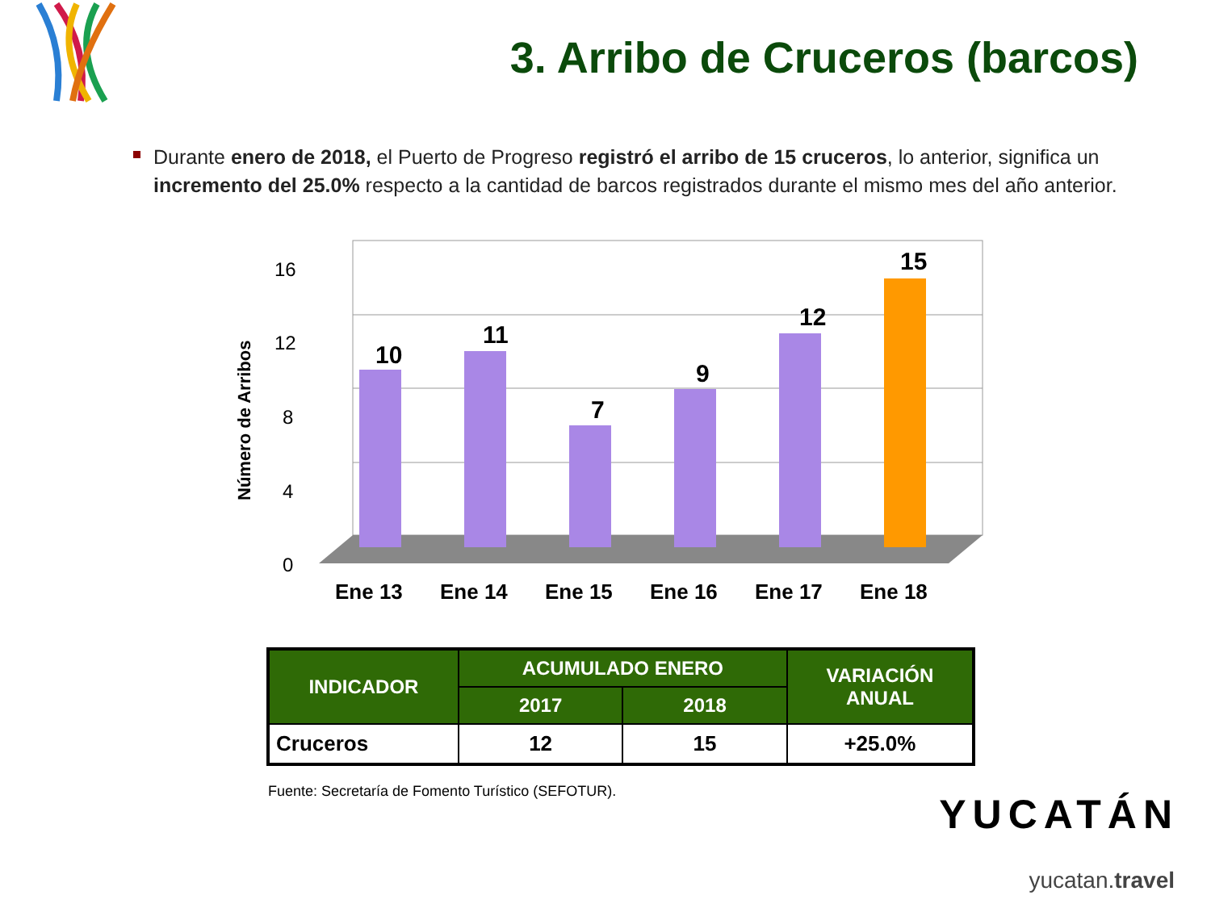3. Arribo de Cruceros (barcos)
Durante enero de 2018, el Puerto de Progreso registró el arribo de 15 cruceros, lo anterior, significa un incremento del 25.0% respecto a la cantidad de barcos registrados durante el mismo mes del año anterior.
Número de Arribos
16
12
8
4
0
10
11
7
9
12
15
Ene 13
Ene 14
Ene 15
Ene 16
Ene 17
Ene 18
| INDICADOR | ACUMULADO ENERO | | VARIACIÓN ANUAL |
| --- | --- | --- | --- |
| | 2017 | 2018 | |
| Cruceros | 12 | 15 | +25.0% |
Fuente: Secretaría de Fomento Turístico (SEFOTUR).
YUCATÁN
yucatan.travel